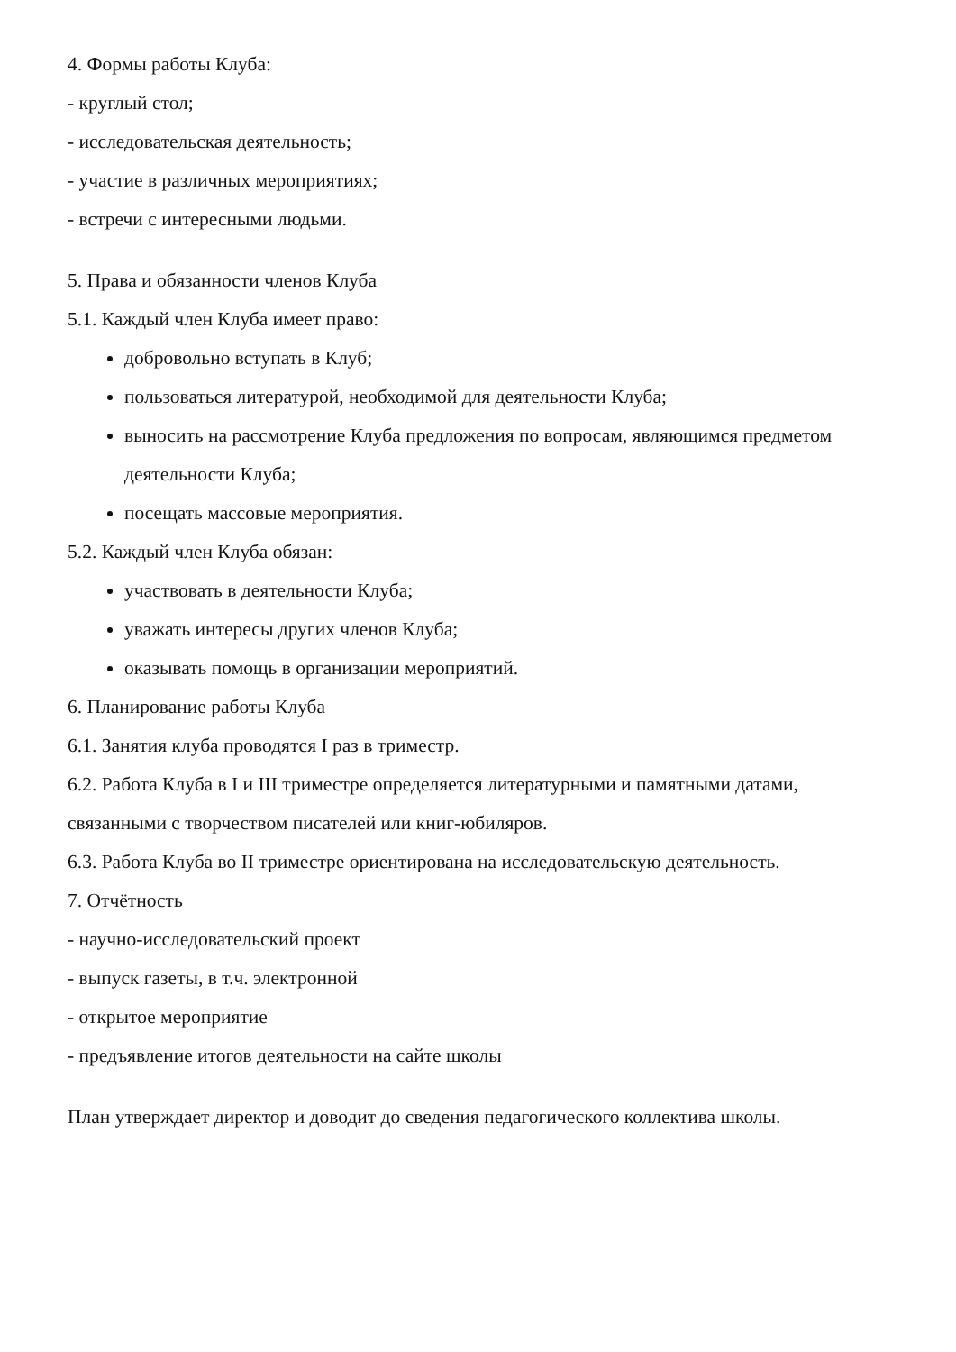4. Формы работы Клуба:
- круглый стол;
- исследовательская деятельность;
- участие в различных мероприятиях;
- встречи с интересными людьми.
5. Права и обязанности членов Клуба
5.1. Каждый член Клуба имеет право:
добровольно вступать в Клуб;
пользоваться литературой, необходимой для деятельности Клуба;
выносить на рассмотрение Клуба предложения по вопросам, являющимся предметом деятельности Клуба;
посещать массовые мероприятия.
5.2. Каждый член Клуба обязан:
участвовать в деятельности Клуба;
уважать интересы других членов Клуба;
оказывать помощь в организации мероприятий.
6. Планирование работы Клуба
6.1. Занятия клуба проводятся I раз в триместр.
6.2. Работа Клуба в I и III триместре определяется литературными и памятными датами, связанными с творчеством писателей или книг-юбиляров.
6.3. Работа Клуба во II триместре ориентирована на исследовательскую деятельность.
7. Отчётность
- научно-исследовательский проект
- выпуск газеты, в т.ч. электронной
- открытое мероприятие
- предъявление итогов деятельности на сайте школы
План утверждает директор и доводит до сведения педагогического коллектива школы.